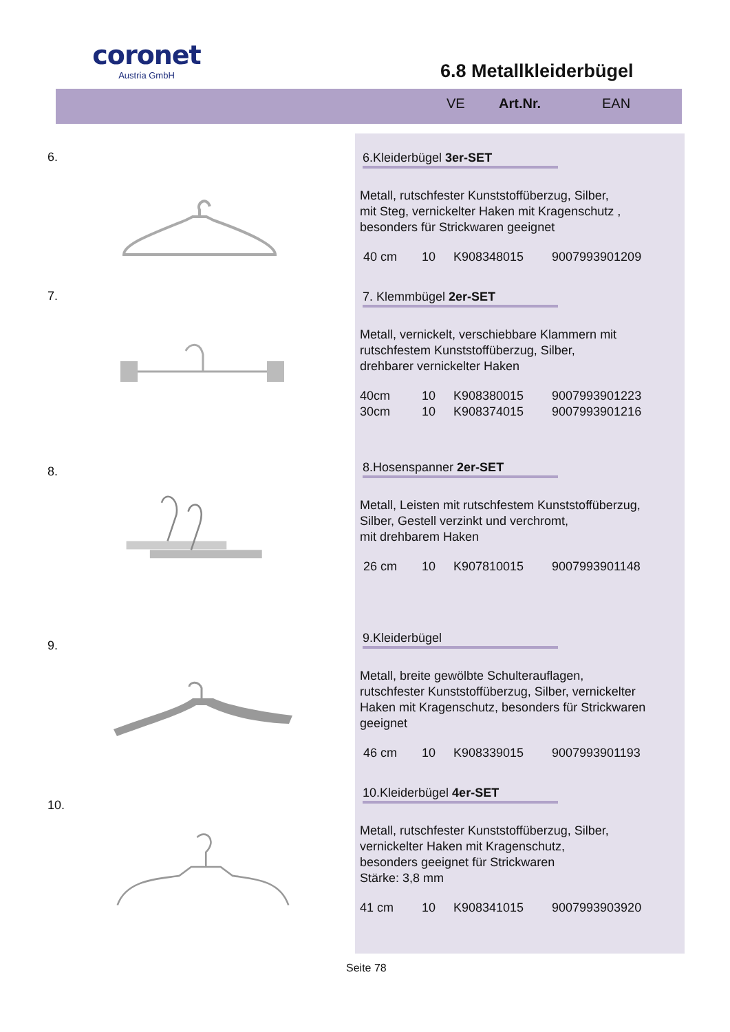coronet
Austria GmbH
6.8 Metallkleiderbügel
VE Art.Nr. EAN
6.
6.Kleiderbügel 3er-SET
Metall, rutschfester Kunststoffüberzug, Silber,
mit Steg, vernickelter Haken mit Kragenschutz ,
besonders für Strickwaren geeignet
40 cm 10 K908348015 9007993901209
7.
7. Klemmbügel 2er-SET
Metall, vernickelt, verschiebbare Klammern mit
rutschfestem Kunststoffüberzug, Silber,
drehbarer vernickelter Haken
40cm 10 K908380015 9007993901223
30cm 10 K908374015 9007993901216
8.
8.Hosenspanner 2er-SET
Metall, Leisten mit rutschfestem Kunststoffüberzug,
Silber, Gestell verzinkt und verchromt,
mit drehbarem Haken
26 cm 10 K907810015 9007993901148
9.
9.Kleiderbügel
Metall, breite gewölbte Schulterauflagen,
rutschfester Kunststoffüberzug, Silber, vernickelter
Haken mit Kragenschutz, besonders für Strickwaren
geeignet
46 cm 10 K908339015 9007993901193
10.
10.Kleiderbügel 4er-SET
Metall, rutschfester Kunststoffüberzug, Silber,
vernickelter Haken mit Kragenschutz,
besonders geeignet für Strickwaren
Stärke: 3,8 mm
41 cm 10 K908341015 9007993903920
Seite 78